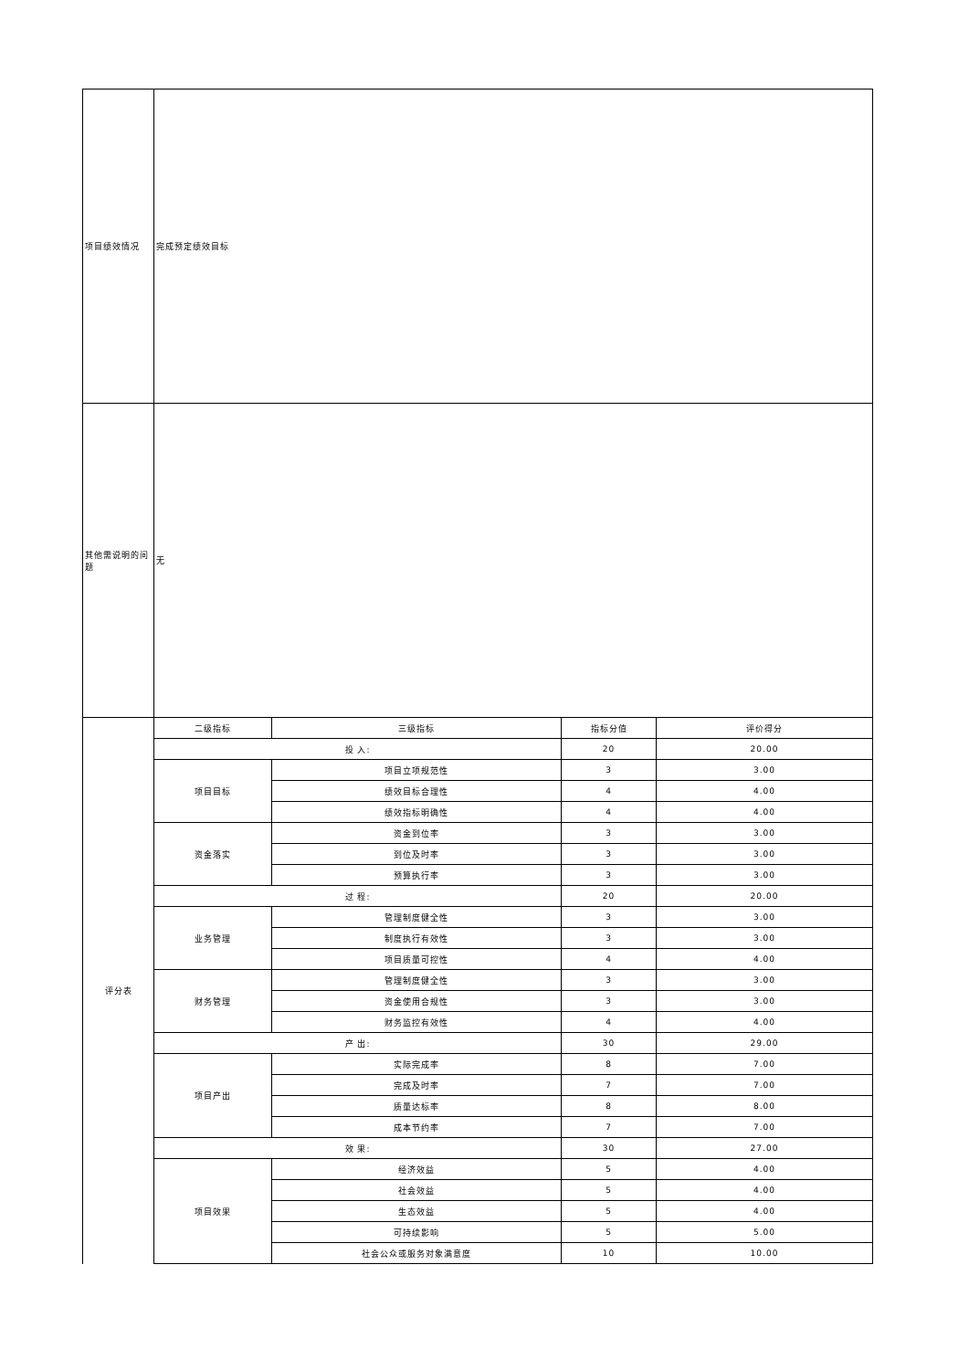| 项目绩效情况 | 完成预定绩效目标 | | | |
| 其他需说明的问题 | 无 | | | |
| 评分表 | 二级指标 | 三级指标 | 指标分值 | 评价得分 |
| | 投 入: | | 20 | 20.00 |
| | 项目目标 | 项目立项规范性 | 3 | 3.00 |
| | | 绩效目标合理性 | 4 | 4.00 |
| | | 绩效指标明确性 | 4 | 4.00 |
| | 资金落实 | 资金到位率 | 3 | 3.00 |
| | | 到位及时率 | 3 | 3.00 |
| | | 预算执行率 | 3 | 3.00 |
| | 过 程: | | 20 | 20.00 |
| | 业务管理 | 管理制度健全性 | 3 | 3.00 |
| | | 制度执行有效性 | 3 | 3.00 |
| | | 项目质量可控性 | 4 | 4.00 |
| | 财务管理 | 管理制度健全性 | 3 | 3.00 |
| | | 资金使用合规性 | 3 | 3.00 |
| | | 财务监控有效性 | 4 | 4.00 |
| | 产 出: | | 30 | 29.00 |
| | 项目产出 | 实际完成率 | 8 | 7.00 |
| | | 完成及时率 | 7 | 7.00 |
| | | 质量达标率 | 8 | 8.00 |
| | | 成本节约率 | 7 | 7.00 |
| | 效 果: | | 30 | 27.00 |
| | 项目效果 | 经济效益 | 5 | 4.00 |
| | | 社会效益 | 5 | 4.00 |
| | | 生态效益 | 5 | 4.00 |
| | | 可持续影响 | 5 | 5.00 |
| | | 社会公众或服务对象满意度 | 10 | 10.00 |